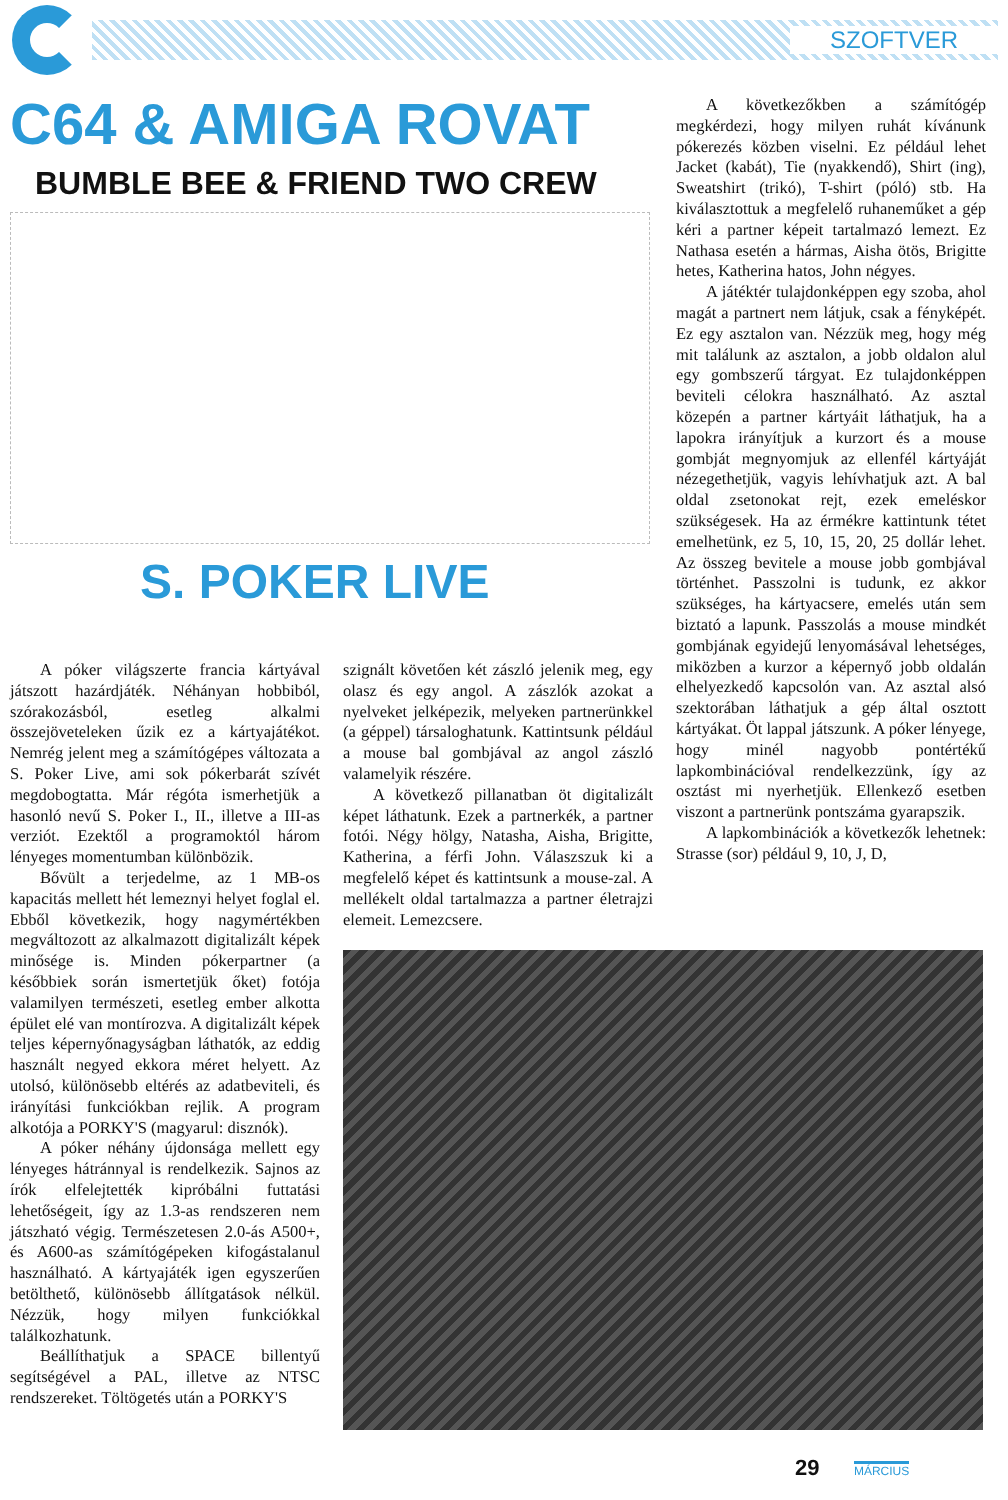SZOFTVER
C64 & AMIGA ROVAT
BUMBLE BEE & FRIEND TWO CREW
S. POKER LIVE
A póker világszerte francia kártyával játszott hazárdjáték. Néhányan hobbiból, szórakozásból, esetleg alkalmi összejöveteleken űzik ez a kártyajátékot. Nemrég jelent meg a számítógépes változata a S. Poker Live, ami sok pókerbarát szívét megdobogtatta. Már régóta ismerhetjük a hasonló nevű S. Poker I., II., illetve a III-as verziót. Ezektől a programoktól három lényeges momentumban különbözik.
Bővült a terjedelme, az 1 MB-os kapacitás mellett hét lemeznyi helyet foglal el. Ebből következik, hogy nagymértékben megváltozott az alkalmazott digitalizált képek minősége is. Minden pókerpartner (a későbbiek során ismertetjük őket) fotója valamilyen természeti, esetleg ember alkotta épület elé van montírozva. A digitalizált képek teljes képernyőnagyságban láthatók, az eddig használt negyed ekkora méret helyett. Az utolsó, különösebb eltérés az adatbeviteli, és irányítási funkciókban rejlik. A program alkotója a PORKY'S (magyarul: disznók).
A póker néhány újdonsága mellett egy lényeges hátránnyal is rendelkezik. Sajnos az írók elfelejtették kipróbálni futtatási lehetőségeit, így az 1.3-as rendszeren nem játszható végig. Természetesen 2.0-ás A500+, és A600-as számítógépeken kifogástalanul használható. A kártyajáték igen egyszerűen betölthető, különösebb állítgatások nélkül. Nézzük, hogy milyen funkciókkal találkozhatunk.
Beállíthatjuk a SPACE billentyű segítségével a PAL, illetve az NTSC rendszereket. Töltögetés után a PORKY'S
szignált követően két zászló jelenik meg, egy olasz és egy angol. A zászlók azokat a nyelveket jelképezik, melyeken partnerünkkel (a géppel) társaloghatunk. Kattintsunk például a mouse bal gombjával az angol zászló valamelyik részére.
A következő pillanatban öt digitalizált képet láthatunk. Ezek a partnerkék, a partner fotói. Négy hölgy, Natasha, Aisha, Brigitte, Katherina, a férfi John. Válaszszuk ki a megfelelő képet és kattintsunk a mouse-zal. A mellékelt oldal tartalmazza a partner életrajzi elemeit. Lemezcsere.
A következőkben a számítógép megkérdezi, hogy milyen ruhát kívánunk pókerezés közben viselni. Ez például lehet Jacket (kabát), Tie (nyakkendő), Shirt (ing), Sweatshirt (trikó), T-shirt (póló) stb. Ha kiválasztottuk a megfelelő ruhaneműket a gép kéri a partner képeit tartalmazó lemezt. Ez Nathasa esetén a hármas, Aisha ötös, Brigitte hetes, Katherina hatos, John négyes.
A játéktér tulajdonképpen egy szoba, ahol magát a partnert nem látjuk, csak a fényképét. Ez egy asztalon van. Nézzük meg, hogy még mit találunk az asztalon, a jobb oldalon alul egy gombszerű tárgyat. Ez tulajdonképpen beviteli célokra használható. Az asztal közepén a partner kártyáit láthatjuk, ha a lapokra irányítjuk a kurzort és a mouse gombját megnyomjuk az ellenfél kártyáját nézegethetjük, vagyis lehívhatjuk azt. A bal oldal zsetonokat rejt, ezek emeléskor szükségesek. Ha az érmékre kattintunk tétet emelhetünk, ez 5, 10, 15, 20, 25 dollár lehet. Az összeg bevitele a mouse jobb gombjával történhet. Passzolni is tudunk, ez akkor szükséges, ha kártyacsere, emelés után sem biztató a lapunk. Passzolás a mouse mindkét gombjának egyidejű lenyomásával lehetséges, miközben a kurzor a képernyő jobb oldalán elhelyezkedő kapcsolón van. Az asztal alsó szektorában láthatjuk a gép által osztott kártyákat. Öt lappal játszunk. A póker lényege, hogy minél nagyobb pontértékű lapkombinációval rendelkezzünk, így az osztást mi nyerhetjük. Ellenkező esetben viszont a partnerünk pontszáma gyarapszik.
A lapkombinációk a következők lehetnek: Strasse (sor) például 9, 10, J, D,
29 MÁRCIUS